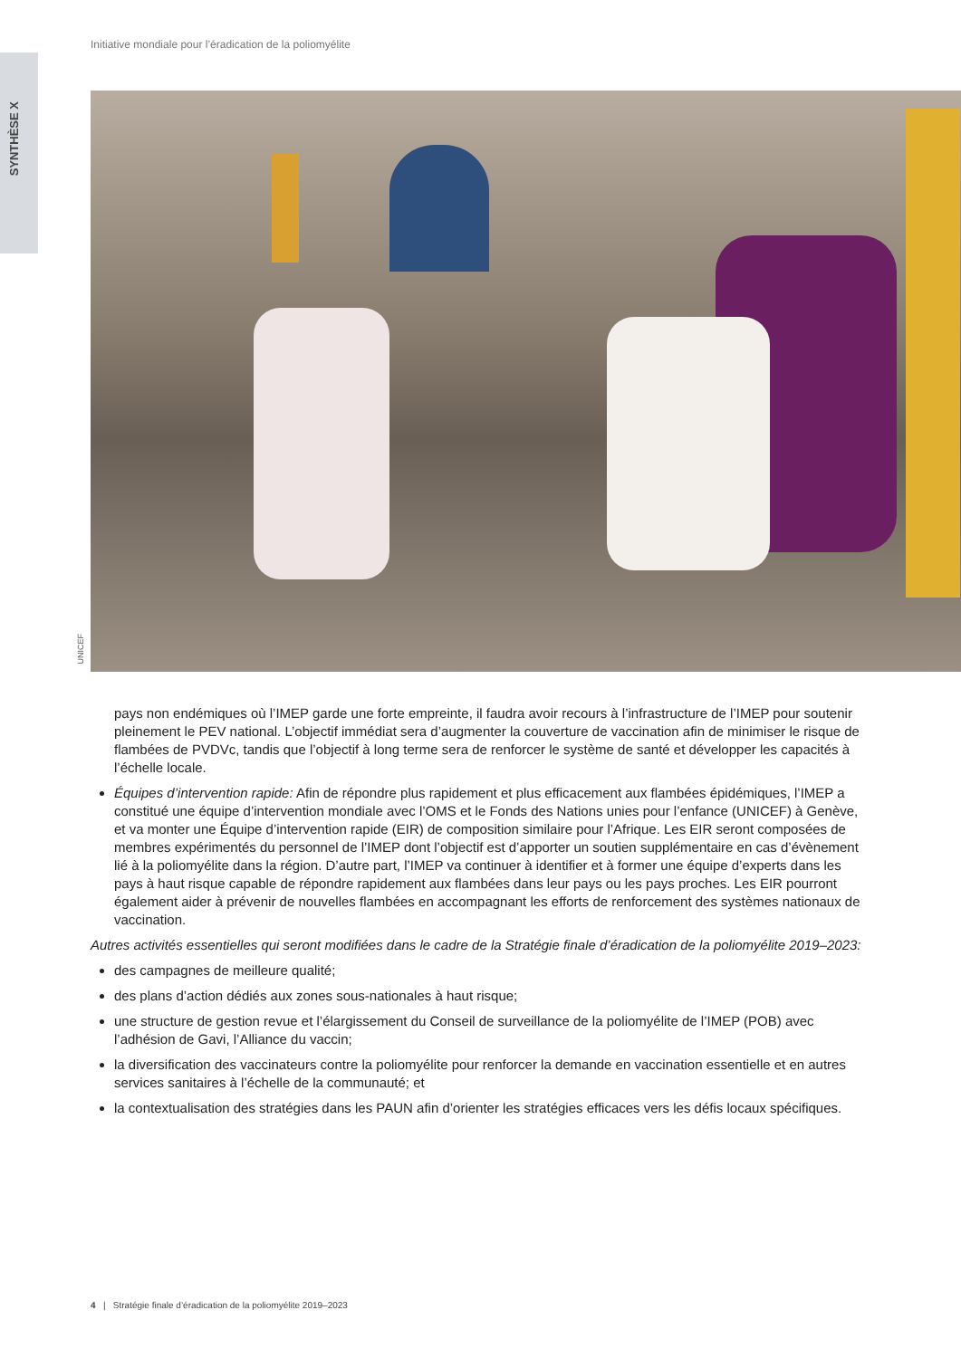Initiative mondiale pour l’éradication de la poliomyélite
SYNTHÈSE X
UNICEF
pays non endémiques où l’IMEP garde une forte empreinte, il faudra avoir recours à l’infrastructure de l’IMEP pour soutenir pleinement le PEV national. L’objectif immédiat sera d’augmenter la couverture de vaccination afin de minimiser le risque de flambées de PVDVc, tandis que l’objectif à long terme sera de renforcer le système de santé et développer les capacités à l’échelle locale.
Équipes d’intervention rapide: Afin de répondre plus rapidement et plus efficacement aux flambées épidémiques, l’IMEP a constitué une équipe d’intervention mondiale avec l’OMS et le Fonds des Nations unies pour l’enfance (UNICEF) à Genève, et va monter une Équipe d’intervention rapide (EIR) de composition similaire pour l’Afrique. Les EIR seront composées de membres expérimentés du personnel de l’IMEP dont l’objectif est d’apporter un soutien supplémentaire en cas d’évènement lié à la poliomyélite dans la région. D’autre part, l’IMEP va continuer à identifier et à former une équipe d’experts dans les pays à haut risque capable de répondre rapidement aux flambées dans leur pays ou les pays proches. Les EIR pourront également aider à prévenir de nouvelles flambées en accompagnant les efforts de renforcement des systèmes nationaux de vaccination.
Autres activités essentielles qui seront modifiées dans le cadre de la Stratégie finale d’éradication de la poliomyélite 2019–2023:
des campagnes de meilleure qualité;
des plans d’action dédiés aux zones sous-nationales à haut risque;
une structure de gestion revue et l’élargissement du Conseil de surveillance de la poliomyélite de l’IMEP (POB) avec l’adhésion de Gavi, l’Alliance du vaccin;
la diversification des vaccinateurs contre la poliomyélite pour renforcer la demande en vaccination essentielle et en autres services sanitaires à l’échelle de la communauté; et
la contextualisation des stratégies dans les PAUN afin d’orienter les stratégies efficaces vers les défis locaux spécifiques.
4 | Stratégie finale d’éradication de la poliomyélite 2019–2023